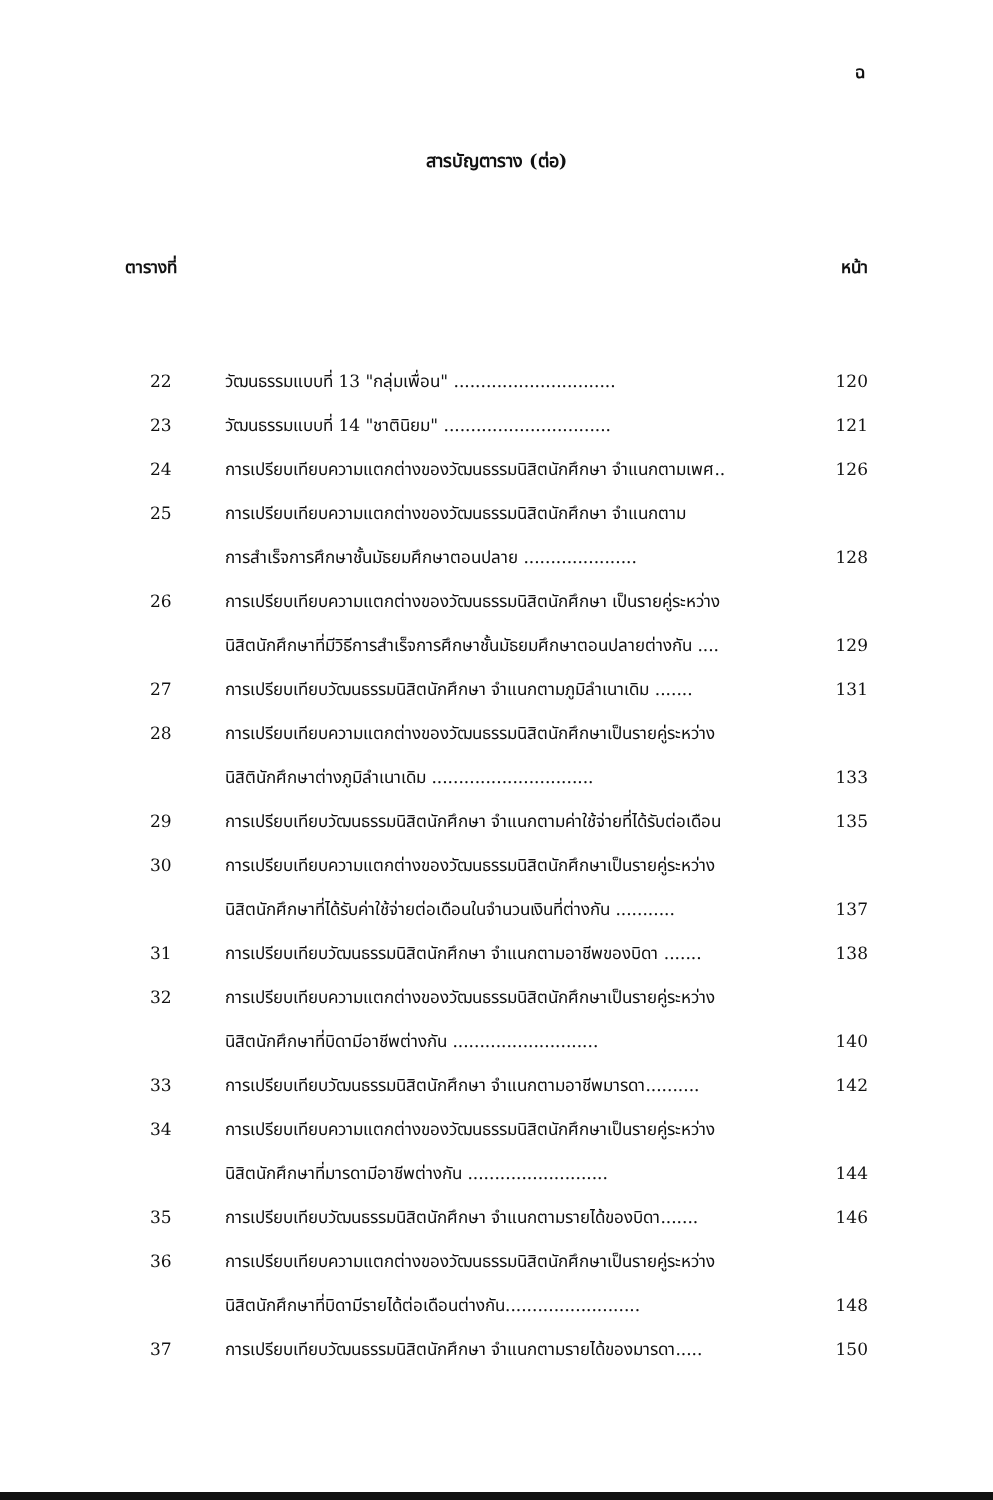ฉ
สารบัญตาราง (ต่อ)
ตารางที่ หน้า
| 22 | วัฒนธรรมแบบที่ 13 "กลุ่มเพื่อน" .............................. | 120 |
| 23 | วัฒนธรรมแบบที่ 14 "ชาตินิยม" ............................... | 121 |
| 24 | การเปรียบเทียบความแตกต่างของวัฒนธรรมนิสิตนักศึกษา จำแนกตามเพศ.. | 126 |
| 25 | การเปรียบเทียบความแตกต่างของวัฒนธรรมนิสิตนักศึกษา จำแนกตาม การสำเร็จการศึกษาชั้นมัธยมศึกษาตอนปลาย ..................... | 128 |
| 26 | การเปรียบเทียบความแตกต่างของวัฒนธรรมนิสิตนักศึกษา เป็นรายคู่ระหว่าง นิสิตนักศึกษาที่มีวิธีการสำเร็จการศึกษาชั้นมัธยมศึกษาตอนปลายต่างกัน .... | 129 |
| 27 | การเปรียบเทียบวัฒนธรรมนิสิตนักศึกษา จำแนกตามภูมิลำเนาเดิม ....... | 131 |
| 28 | การเปรียบเทียบความแตกต่างของวัฒนธรรมนิสิตนักศึกษาเป็นรายคู่ระหว่าง นิสิตินักศึกษาต่างภูมิลำเนาเดิม .............................. | 133 |
| 29 | การเปรียบเทียบวัฒนธรรมนิสิตนักศึกษา จำแนกตามค่าใช้จ่ายที่ได้รับต่อเดือน | 135 |
| 30 | การเปรียบเทียบความแตกต่างของวัฒนธรรมนิสิตนักศึกษาเป็นรายคู่ระหว่าง นิสิตนักศึกษาที่ได้รับค่าใช้จ่ายต่อเดือนในจำนวนเงินที่ต่างกัน ........... | 137 |
| 31 | การเปรียบเทียบวัฒนธรรมนิสิตนักศึกษา จำแนกตามอาชีพของบิดา ....... | 138 |
| 32 | การเปรียบเทียบความแตกต่างของวัฒนธรรมนิสิตนักศึกษาเป็นรายคู่ระหว่าง นิสิตนักศึกษาที่บิดามีอาชีพต่างกัน ........................... | 140 |
| 33 | การเปรียบเทียบวัฒนธรรมนิสิตนักศึกษา จำแนกตามอาชีพมารดา.......... | 142 |
| 34 | การเปรียบเทียบความแตกต่างของวัฒนธรรมนิสิตนักศึกษาเป็นรายคู่ระหว่าง นิสิตนักศึกษาที่มารดามีอาชีพต่างกัน .......................... | 144 |
| 35 | การเปรียบเทียบวัฒนธรรมนิสิตนักศึกษา จำแนกตามรายได้ของบิดา....... | 146 |
| 36 | การเปรียบเทียบความแตกต่างของวัฒนธรรมนิสิตนักศึกษาเป็นรายคู่ระหว่าง นิสิตนักศึกษาที่บิดามีรายได้ต่อเดือนต่างกัน......................... | 148 |
| 37 | การเปรียบเทียบวัฒนธรรมนิสิตนักศึกษา จำแนกตามรายได้ของมารดา..... | 150 |